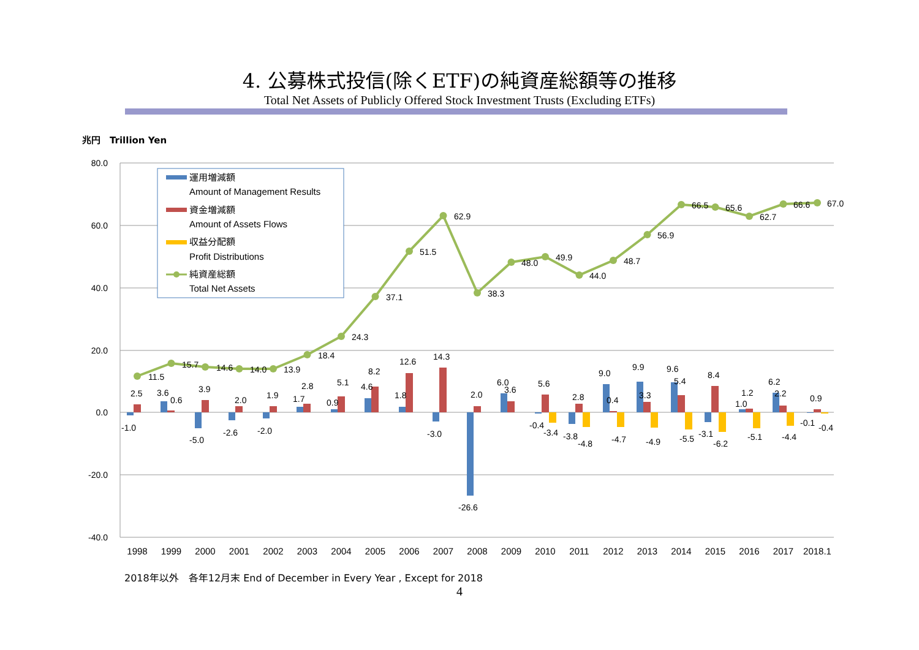4. 公募株式投信(除くETF)の純資産総額等の推移
Total Net Assets of Publicly Offered Stock Investment Trusts (Excluding ETFs)
兆円　Trillion Yen
80.0
60.0
40.0
20.0
0.0
-20.0
-40.0
11.5
15.7
14.6
14.0
13.9
18.4
24.3
37.1
51.5
62.9
38.3
48.0
49.9
44.0
48.7
56.9
66.5
65.6
62.7
66.6
67.0
-1.0
2.5
3.6
0.6
-5.0
3.9
-2.6
2.0
-2.0
1.9
1.7
2.8
0.9
5.1
4.6
8.2
1.8
12.6
-3.0
14.3
-26.6
2.0
6.0
3.6
-0.4
5.6
-3.4
-3.8
2.8
-4.8
9.0
0.4
-4.7
9.9
3.3
-4.9
9.6
5.4
-5.5
-3.1
8.4
-6.2
1.0
1.2
-5.1
6.2
2.2
-4.4
-0.1
0.9
-0.4
1998
1999
2000
2001
2002
2003
2004
2005
2006
2007
2008
2009
2010
2011
2012
2013
2014
2015
2016
2017
2018.1
運用増減額
Amount of Management Results
資金増減額
Amount of Assets Flows
収益分配額
Profit Distributions
純資産総額
Total Net Assets
2018年以外　各年12月末 End of December in Every Year , Except for 2018
4